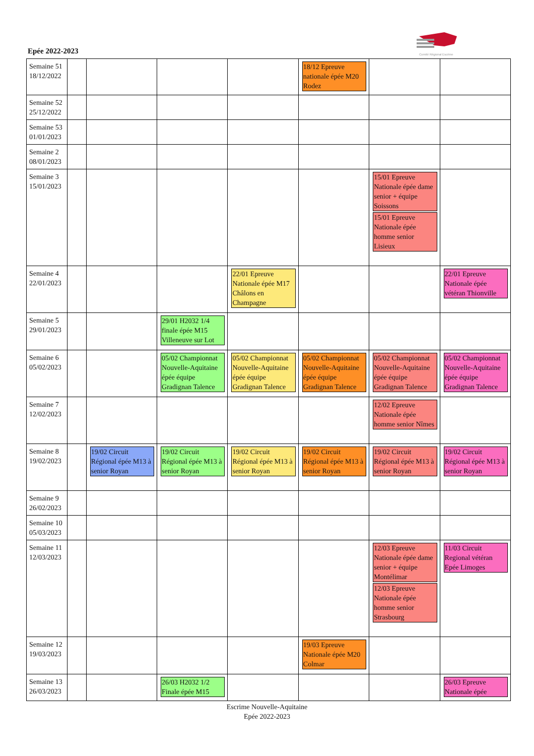Epée 2022-2023
Comité Régional Escrime
| Semaine 51 18/12/2022 | | | | | 18/12 Epreuve nationale épée M20 Rodez | | |
| Semaine 52 25/12/2022 | | | | | | | |
| Semaine 53 01/01/2023 | | | | | | | |
| Semaine 2 08/01/2023 | | | | | | | |
| Semaine 3 15/01/2023 | | | | | | 15/01 Epreuve Nationale épée dame senior + équipe Soissons 15/01 Epreuve Nationale épée homme senior Lisieux | |
| Semaine 4 22/01/2023 | | | | 22/01 Epreuve Nationale épée M17 Châlons en Champagne | | | 22/01 Epreuve Nationale épée vétéran Thionville |
| Semaine 5 29/01/2023 | | | 29/01 H2032 1/4 finale épée M15 Villeneuve sur Lot | | | | |
| Semaine 6 05/02/2023 | | | 05/02 Championnat Nouvelle-Aquitaine épée équipe Gradignan Talence | 05/02 Championnat Nouvelle-Aquitaine épée équipe Gradignan Talence | 05/02 Championnat Nouvelle-Aquitaine épée équipe Gradignan Talence | 05/02 Championnat Nouvelle-Aquitaine épée équipe Gradignan Talence | 05/02 Championnat Nouvelle-Aquitaine épée équipe Gradignan Talence |
| Semaine 7 12/02/2023 | | | | | | 12/02 Epreuve Nationale épée homme senior Nîmes | |
| Semaine 8 19/02/2023 | | 19/02 Circuit Régional épée M13 à senior Royan | 19/02 Circuit Régional épée M13 à senior Royan | 19/02 Circuit Régional épée M13 à senior Royan | 19/02 Circuit Régional épée M13 à senior Royan | 19/02 Circuit Régional épée M13 à senior Royan | 19/02 Circuit Régional épée M13 à senior Royan |
| Semaine 9 26/02/2023 | | | | | | | |
| Semaine 10 05/03/2023 | | | | | | | |
| Semaine 11 12/03/2023 | | | | | | 12/03 Epreuve Nationale épée dame senior + équipe Montélimar 12/03 Epreuve Nationale épée homme senior Strasbourg | 11/03 Circuit Regional vétéran Epée Limoges |
| Semaine 12 19/03/2023 | | | | | 19/03 Epreuve Nationale épée M20 Colmar | | |
| Semaine 13 26/03/2023 | | | 26/03 H2032 1/2 Finale épée M15 | | | | 26/03 Epreuve Nationale épée |
Escrime Nouvelle-Aquitaine
Epée 2022-2023